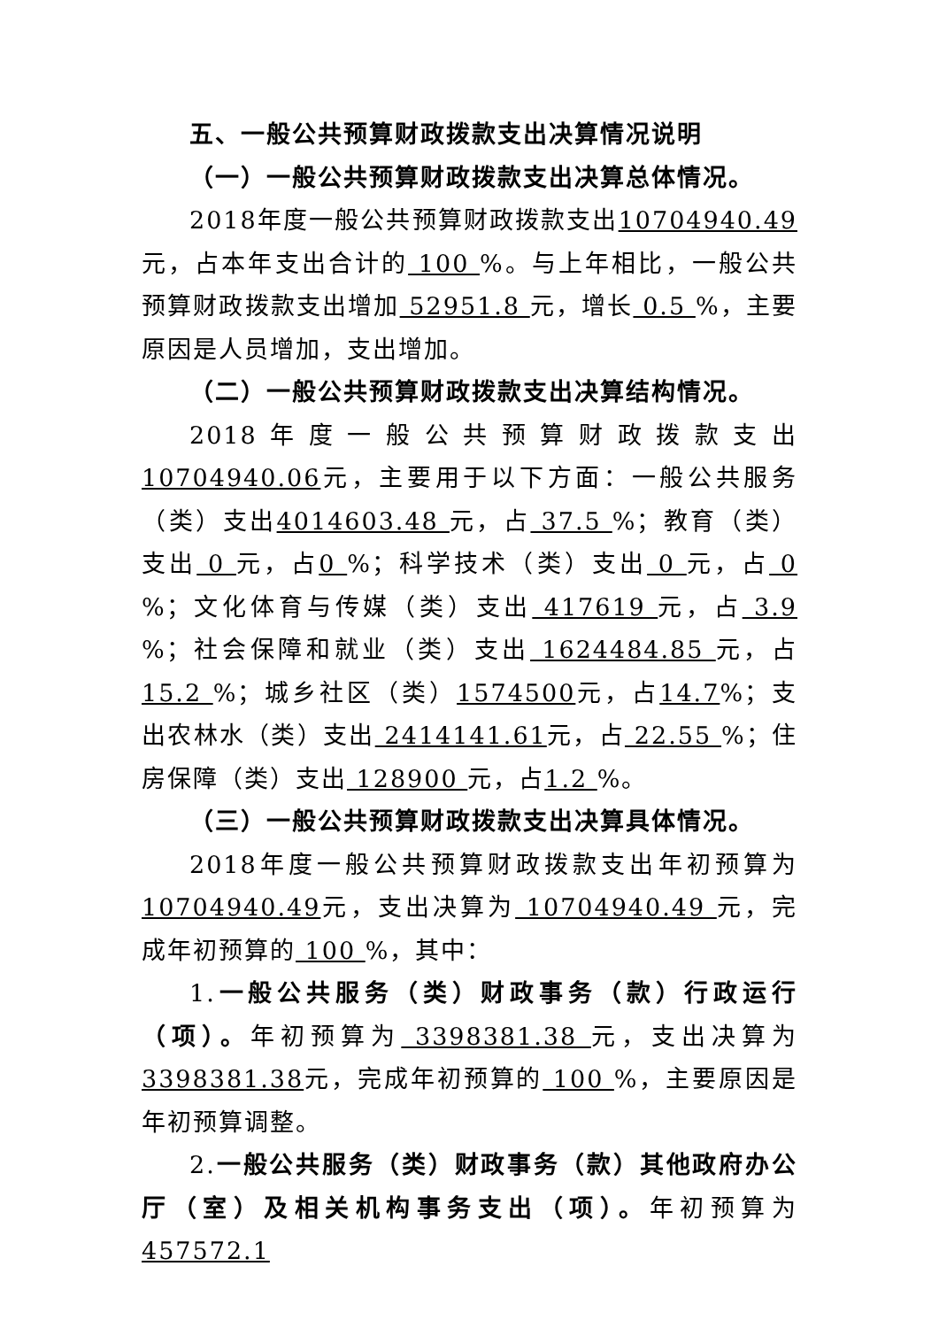五、一般公共预算财政拨款支出决算情况说明
（一）一般公共预算财政拨款支出决算总体情况。
2018年度一般公共预算财政拨款支出10704940.49 元，占本年支出合计的 100 %。与上年相比，一般公共预算财政拨款支出增加 52951.8 元，增长 0.5 %，主要原因是人员增加，支出增加。
（二）一般公共预算财政拨款支出决算结构情况。
2018年度一般公共预算财政拨款支出 10704940.06元，主要用于以下方面：一般公共服务（类）支出4014603.48 元，占 37.5 %；教育（类）支出 0 元，占0 %；科学技术（类）支出 0 元，占 0 %；文化体育与传媒（类）支出 417619 元，占 3.9 %；社会保障和就业（类）支出 1624484.85 元，占 15.2 %；城乡社区（类）1574500元，占14.7%；支出农林水（类）支出 2414141.61元，占 22.55 %；住房保障（类）支出 128900 元，占1.2 %。
（三）一般公共预算财政拨款支出决算具体情况。
2018年度一般公共预算财政拨款支出年初预算为10704940.49元，支出决算为 10704940.49 元，完成年初预算的 100 %，其中：
1.一般公共服务（类）财政事务（款）行政运行（项）。年初预算为 3398381.38 元，支出决算为 3398381.38元，完成年初预算的 100 %，主要原因是年初预算调整。
2.一般公共服务（类）财政事务（款）其他政府办公厅（室）及相关机构事务支出（项）。年初预算为 457572.1